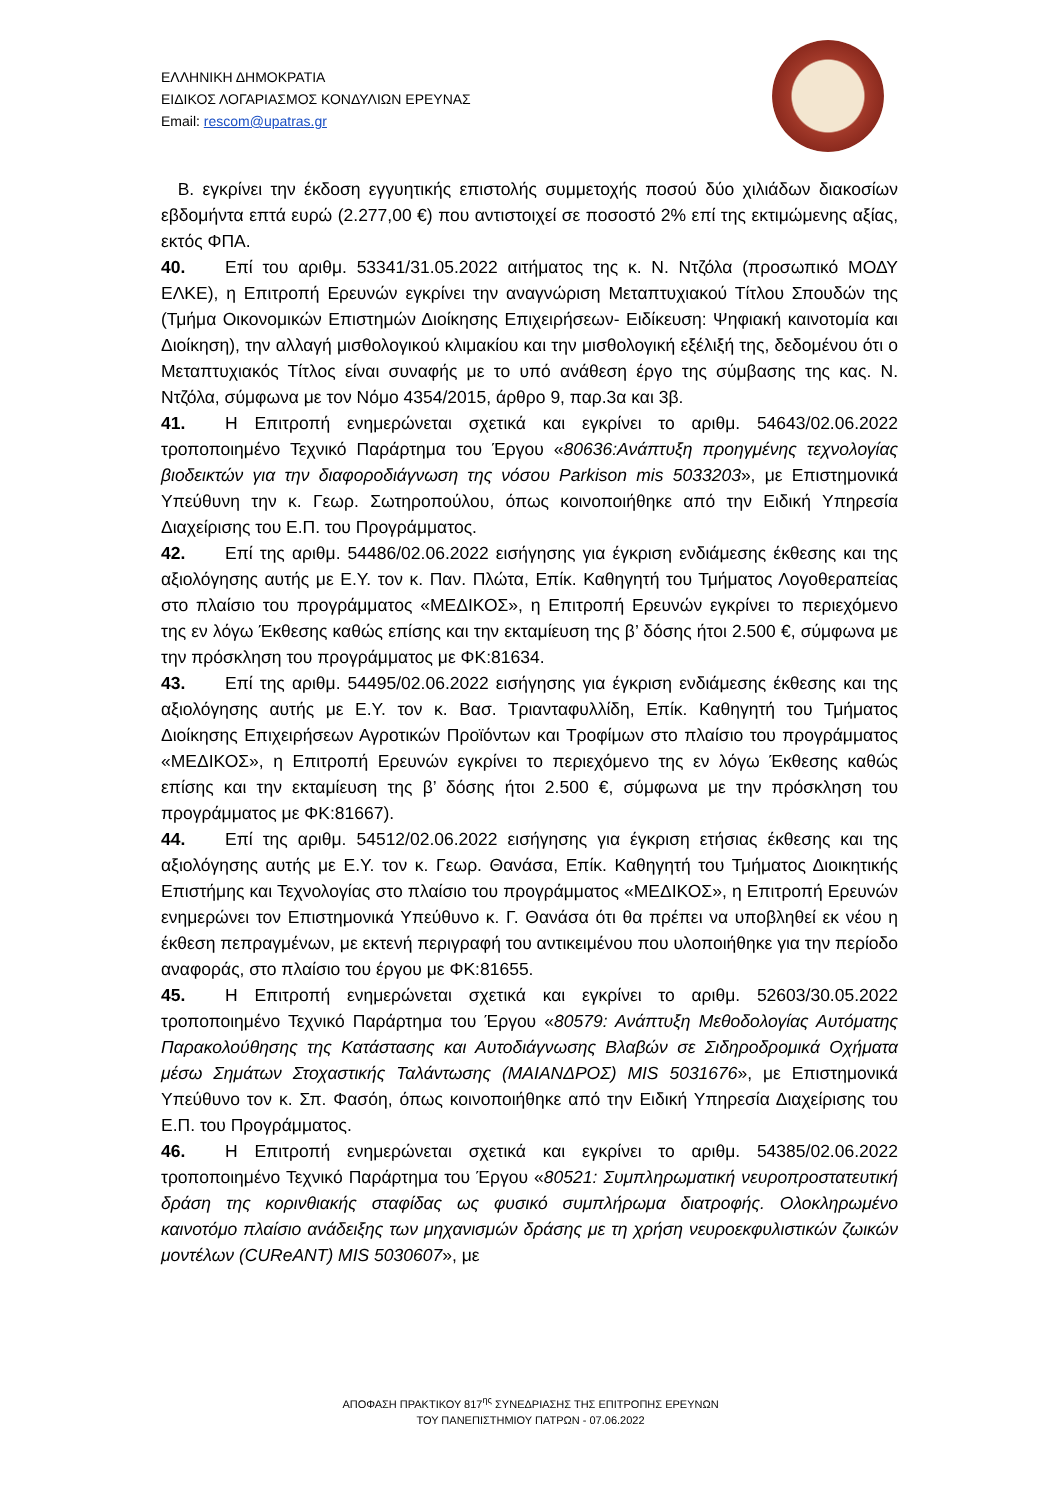ΕΛΛΗΝΙΚΗ ΔΗΜΟΚΡΑΤΙΑ
ΕΙΔΙΚΟΣ ΛΟΓΑΡΙΑΣΜΟΣ ΚΟΝΔΥΛΙΩΝ ΕΡΕΥΝΑΣ
Email: rescom@upatras.gr
Β. εγκρίνει την έκδοση εγγυητικής επιστολής συμμετοχής ποσού δύο χιλιάδων διακοσίων εβδομήντα επτά ευρώ (2.277,00 €) που αντιστοιχεί σε ποσοστό 2% επί της εκτιμώμενης αξίας, εκτός ΦΠΑ.
40. Επί του αριθμ. 53341/31.05.2022 αιτήματος της κ. Ν. Ντζόλα (προσωπικό ΜΟΔΥ ΕΛΚΕ), η Επιτροπή Ερευνών εγκρίνει την αναγνώριση Μεταπτυχιακού Τίτλου Σπουδών της (Τμήμα Οικονομικών Επιστημών Διοίκησης Επιχειρήσεων- Ειδίκευση: Ψηφιακή καινοτομία και Διοίκηση), την αλλαγή μισθολογικού κλιμακίου και την μισθολογική εξέλιξή της, δεδομένου ότι ο Μεταπτυχιακός Τίτλος είναι συναφής με το υπό ανάθεση έργο της σύμβασης της κας. Ν. Ντζόλα, σύμφωνα με τον Νόμο 4354/2015, άρθρο 9, παρ.3α και 3β.
41. Η Επιτροπή ενημερώνεται σχετικά και εγκρίνει το αριθμ. 54643/02.06.2022 τροποποιημένο Τεχνικό Παράρτημα του Έργου «80636:Ανάπτυξη προηγμένης τεχνολογίας βιοδεικτών για την διαφοροδιάγνωση της νόσου Parkison mis 5033203», με Επιστημονικά Υπεύθυνη την κ. Γεωρ. Σωτηροπούλου, όπως κοινοποιήθηκε από την Ειδική Υπηρεσία Διαχείρισης του Ε.Π. του Προγράμματος.
42. Επί της αριθμ. 54486/02.06.2022 εισήγησης για έγκριση ενδιάμεσης έκθεσης και της αξιολόγησης αυτής με Ε.Υ. τον κ. Παν. Πλώτα, Επίκ. Καθηγητή του Τμήματος Λογοθεραπείας στο πλαίσιο του προγράμματος «ΜΕΔΙΚΟΣ», η Επιτροπή Ερευνών εγκρίνει το περιεχόμενο της εν λόγω Έκθεσης καθώς επίσης και την εκταμίευση της β’ δόσης ήτοι 2.500 €, σύμφωνα με την πρόσκληση του προγράμματος με ΦΚ:81634.
43. Επί της αριθμ. 54495/02.06.2022 εισήγησης για έγκριση ενδιάμεσης έκθεσης και της αξιολόγησης αυτής με Ε.Υ. τον κ. Βασ. Τριανταφυλλίδη, Επίκ. Καθηγητή του Τμήματος Διοίκησης Επιχειρήσεων Αγροτικών Προϊόντων και Τροφίμων στο πλαίσιο του προγράμματος «ΜΕΔΙΚΟΣ», η Επιτροπή Ερευνών εγκρίνει το περιεχόμενο της εν λόγω Έκθεσης καθώς επίσης και την εκταμίευση της β’ δόσης ήτοι 2.500 €, σύμφωνα με την πρόσκληση του προγράμματος με ΦΚ:81667).
44. Επί της αριθμ. 54512/02.06.2022 εισήγησης για έγκριση ετήσιας έκθεσης και της αξιολόγησης αυτής με Ε.Υ. τον κ. Γεωρ. Θανάσα, Επίκ. Καθηγητή του Τμήματος Διοικητικής Επιστήμης και Τεχνολογίας στο πλαίσιο του προγράμματος «ΜΕΔΙΚΟΣ», η Επιτροπή Ερευνών ενημερώνει τον Επιστημονικά Υπεύθυνο κ. Γ. Θανάσα ότι θα πρέπει να υποβληθεί εκ νέου η έκθεση πεπραγμένων, με εκτενή περιγραφή του αντικειμένου που υλοποιήθηκε για την περίοδο αναφοράς, στο πλαίσιο του έργου με ΦΚ:81655.
45. Η Επιτροπή ενημερώνεται σχετικά και εγκρίνει το αριθμ. 52603/30.05.2022 τροποποιημένο Τεχνικό Παράρτημα του Έργου «80579: Ανάπτυξη Μεθοδολογίας Αυτόματης Παρακολούθησης της Κατάστασης και Αυτοδιάγνωσης Βλαβών σε Σιδηροδρομικά Οχήματα μέσω Σημάτων Στοχαστικής Ταλάντωσης (ΜΑΙΑΝΔΡΟΣ) MIS 5031676», με Επιστημονικά Υπεύθυνο τον κ. Σπ. Φασόη, όπως κοινοποιήθηκε από την Ειδική Υπηρεσία Διαχείρισης του Ε.Π. του Προγράμματος.
46. Η Επιτροπή ενημερώνεται σχετικά και εγκρίνει το αριθμ. 54385/02.06.2022 τροποποιημένο Τεχνικό Παράρτημα του Έργου «80521: Συμπληρωματική νευροπροστατευτική δράση της κορινθιακής σταφίδας ως φυσικό συμπλήρωμα διατροφής. Ολοκληρωμένο καινοτόμο πλαίσιο ανάδειξης των μηχανισμών δράσης με τη χρήση νευροεκφυλιστικών ζωικών μοντέλων (CUReANT) MIS 5030607», με
ΑΠΟΦΑΣΗ ΠΡΑΚΤΙΚΟΥ 817<sup>ης</sup> ΣΥΝΕΔΡΙΑΣΗΣ ΤΗΣ ΕΠΙΤΡΟΠΗΣ ΕΡΕΥΝΩΝ
ΤΟΥ ΠΑΝΕΠΙΣΤΗΜΙΟΥ ΠΑΤΡΩΝ - 07.06.2022